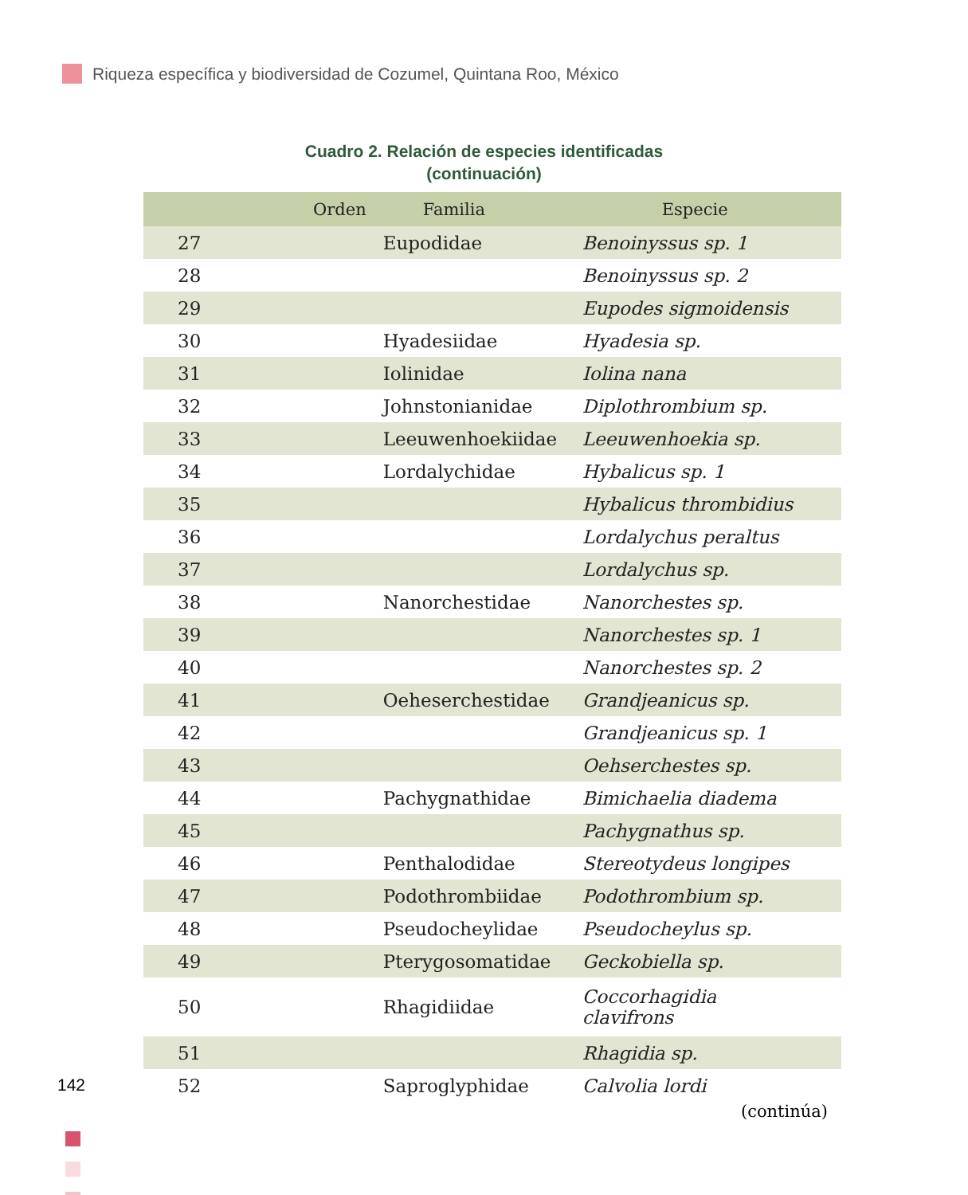Riqueza específica y biodiversidad de Cozumel, Quintana Roo, México
Cuadro 2. Relación de especies identificadas
(continuación)
| | Orden | Familia | Especie |
| --- | --- | --- | --- |
| 27 | | Eupodidae | Benoinyssus sp. 1 |
| 28 | | | Benoinyssus sp. 2 |
| 29 | | | Eupodes sigmoidensis |
| 30 | | Hyadesiidae | Hyadesia sp. |
| 31 | | Iolinidae | Iolina nana |
| 32 | | Johnstonianidae | Diplothrombium sp. |
| 33 | | Leeuwenhoekiidae | Leeuwenhoekia sp. |
| 34 | | Lordalychidae | Hybalicus sp. 1 |
| 35 | | | Hybalicus thrombidius |
| 36 | | | Lordalychus peraltus |
| 37 | | | Lordalychus sp. |
| 38 | | Nanorchestidae | Nanorchestes sp. |
| 39 | | | Nanorchestes sp. 1 |
| 40 | | | Nanorchestes sp. 2 |
| 41 | | Oeheserchestidae | Grandjeanicus sp. |
| 42 | | | Grandjeanicus sp. 1 |
| 43 | | | Oehserchestes sp. |
| 44 | | Pachygnathidae | Bimichaelia diadema |
| 45 | | | Pachygnathus sp. |
| 46 | | Penthalodidae | Stereotydeus longipes |
| 47 | | Podothrombiidae | Podothrombium sp. |
| 48 | | Pseudocheylidae | Pseudocheylus sp. |
| 49 | | Pterygosomatidae | Geckobiella sp. |
| 50 | | Rhagidiidae | Coccorhagidia clavifrons |
| 51 | | | Rhagidia sp. |
| 52 | | Saproglyphidae | Calvolia lordi |
142
(continúa)